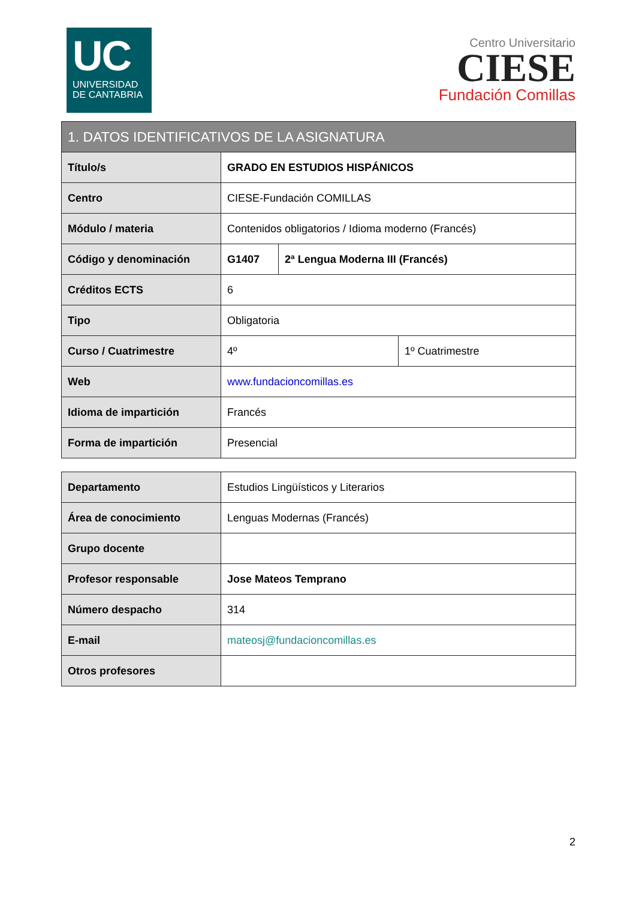UC
UNIVERSIDAD
DE CANTABRIA
Centro Universitario
CIESE
Fundación Comillas
| 1. DATOS IDENTIFICATIVOS DE LA ASIGNATURA | | | |
| --- | --- | --- | --- |
| Título/s | GRADO EN ESTUDIOS HISPÁNICOS | | |
| Centro | CIESE-Fundación COMILLAS | | |
| Módulo / materia | Contenidos obligatorios / Idioma moderno (Francés) | | |
| Código y denominación | G1407 | 2ª Lengua Moderna III (Francés) | |
| Créditos ECTS | 6 | | |
| Tipo | Obligatoria | | |
| Curso / Cuatrimestre | 4º | | 1º Cuatrimestre |
| Web | www.fundacioncomillas.es | | |
| Idioma de impartición | Francés | | |
| Forma de impartición | Presencial | | |
| Departamento | Estudios Lingüísticos y Literarios |
| Área de conocimiento | Lenguas Modernas (Francés) |
| Grupo docente | |
| Profesor responsable | Jose Mateos Temprano |
| Número despacho | 314 |
| E-mail | mateosj@fundacioncomillas.es |
| Otros profesores | |
2